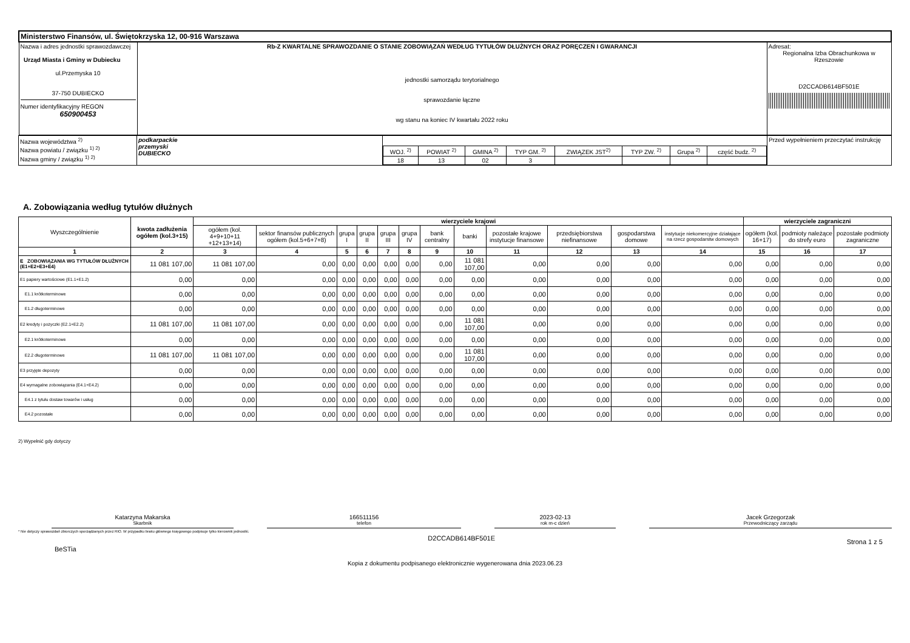| Ministerstwo Finansów, ul. Świętokrzyska 12, 00-916 Warszawa | | |
| Nazwa i adres jednostki sprawozdawczej Urząd Miasta i Gminy w Dubiecku ul.Przemyska 10 37-750 DUBIECKO Numer identyfikacyjny REGON 650900453 | Rb-Z KWARTALNE SPRAWOZDANIE O STANIE ZOBOWIĄZAŃ WEDŁUG TYTUŁÓW DŁUŻNYCH ORAZ PORĘCZEŃ I GWARANCJI jednostki samorządu terytorialnego sprawozdanie łączne wg stanu na koniec IV kwartału 2022 roku | Adresat: Regionalna Izba Obrachunkowa w Rzeszowie D2CCADB614BF501E |
| Nazwa województwa <sup>2)</sup> Nazwa powiatu / związku <sup>1) 2)</sup> Nazwa gminy / związku <sup>1) 2)</sup> | podkarpackie przemyski DUBIECKO | / WOJ. <sup>2)</sup> / POWIAT <sup>2)</sup> / GMINA <sup>2)</sup> / TYP GM. <sup>2)</sup> / ZWIĄZEK JST<sup>2)</sup> / TYP ZW. <sup>2)</sup> / Grupa <sup>2)</sup> / część budz. <sup>2)</sup> / / 18 / 13 / 02 / 3 / / / / / | Przed wypełnieniem przeczytać instrukcję |
A. Zobowiązania według tytułów dłużnych
| Wyszczególnienie | kwota zadłużenia ogółem (kol.3+15) | wierzyciele krajowi | | | | | | | | | | | | wierzyciele zagraniczni | | |
| --- | --- | --- | --- | --- | --- | --- | --- | --- | --- | --- | --- | --- | --- | --- | --- | --- |
| | | ogółem (kol. 4+9+10+11 +12+13+14) | sektor finansów publicznych ogółem (kol.5+6+7+8) | grupa I | grupa II | grupa III | grupa IV | bank centralny | banki | pozostałe krajowe instytucje finansowe | przedsiębiorstwa niefinansowe | gospodarstwa domowe | instytucje niekomercyjne działające na rzecz gospodarstw domowych | ogółem (kol. 16+17) | podmioty należące do strefy euro | pozostałe podmioty zagraniczne |
| 1 | 2 | 3 | 4 | 5 | 6 | 7 | 8 | 9 | 10 | 11 | 12 | 13 | 14 | 15 | 16 | 17 |
| E ZOBOWIĄZANIA WG TYTUŁÓW DŁUŻNYCH (E1+E2+E3+E4) | 11 081 107,00 | 11 081 107,00 | 0,00 | 0,00 | 0,00 | 0,00 | 0,00 | 0,00 | 11 081 107,00 | 0,00 | 0,00 | 0,00 | 0,00 | 0,00 | 0,00 | 0,00 |
| E1 papiery wartościowe (E1.1+E1.2) | 0,00 | 0,00 | 0,00 | 0,00 | 0,00 | 0,00 | 0,00 | 0,00 | 0,00 | 0,00 | 0,00 | 0,00 | 0,00 | 0,00 | 0,00 | 0,00 |
| E1.1 krótkoterminowe | 0,00 | 0,00 | 0,00 | 0,00 | 0,00 | 0,00 | 0,00 | 0,00 | 0,00 | 0,00 | 0,00 | 0,00 | 0,00 | 0,00 | 0,00 | 0,00 |
| E1.2 długoterminowe | 0,00 | 0,00 | 0,00 | 0,00 | 0,00 | 0,00 | 0,00 | 0,00 | 0,00 | 0,00 | 0,00 | 0,00 | 0,00 | 0,00 | 0,00 | 0,00 |
| E2 kredyty i pożyczki (E2.1+E2.2) | 11 081 107,00 | 11 081 107,00 | 0,00 | 0,00 | 0,00 | 0,00 | 0,00 | 0,00 | 11 081 107,00 | 0,00 | 0,00 | 0,00 | 0,00 | 0,00 | 0,00 | 0,00 |
| E2.1 krótkoterminowe | 0,00 | 0,00 | 0,00 | 0,00 | 0,00 | 0,00 | 0,00 | 0,00 | 0,00 | 0,00 | 0,00 | 0,00 | 0,00 | 0,00 | 0,00 | 0,00 |
| E2.2 długoterminowe | 11 081 107,00 | 11 081 107,00 | 0,00 | 0,00 | 0,00 | 0,00 | 0,00 | 0,00 | 11 081 107,00 | 0,00 | 0,00 | 0,00 | 0,00 | 0,00 | 0,00 | 0,00 |
| E3 przyjęte depozyty | 0,00 | 0,00 | 0,00 | 0,00 | 0,00 | 0,00 | 0,00 | 0,00 | 0,00 | 0,00 | 0,00 | 0,00 | 0,00 | 0,00 | 0,00 | 0,00 |
| E4 wymagalne zobowiązania (E4.1+E4.2) | 0,00 | 0,00 | 0,00 | 0,00 | 0,00 | 0,00 | 0,00 | 0,00 | 0,00 | 0,00 | 0,00 | 0,00 | 0,00 | 0,00 | 0,00 | 0,00 |
| E4.1 z tytułu dostaw towarów i usług | 0,00 | 0,00 | 0,00 | 0,00 | 0,00 | 0,00 | 0,00 | 0,00 | 0,00 | 0,00 | 0,00 | 0,00 | 0,00 | 0,00 | 0,00 | 0,00 |
| E4.2 pozostałe | 0,00 | 0,00 | 0,00 | 0,00 | 0,00 | 0,00 | 0,00 | 0,00 | 0,00 | 0,00 | 0,00 | 0,00 | 0,00 | 0,00 | 0,00 | 0,00 |
2) Wypełnić gdy dotyczy
Katarzyna Makarska
Skarbnik
166511156
telefon
2023-02-13
rok m-c dzień
Jacek Grzegorzak
Przewodniczący zarządu
* Nie dotyczy sprawozdań zbiorczych sporządzanych przez RIO. W przypadku braku głównego księgowego podpisuje tylko kierownik jednostki.
BeSTia D2CCADB614BF501E Strona 1 z 5
Kopia z dokumentu podpisanego elektronicznie wygenerowana dnia 2023.06.23